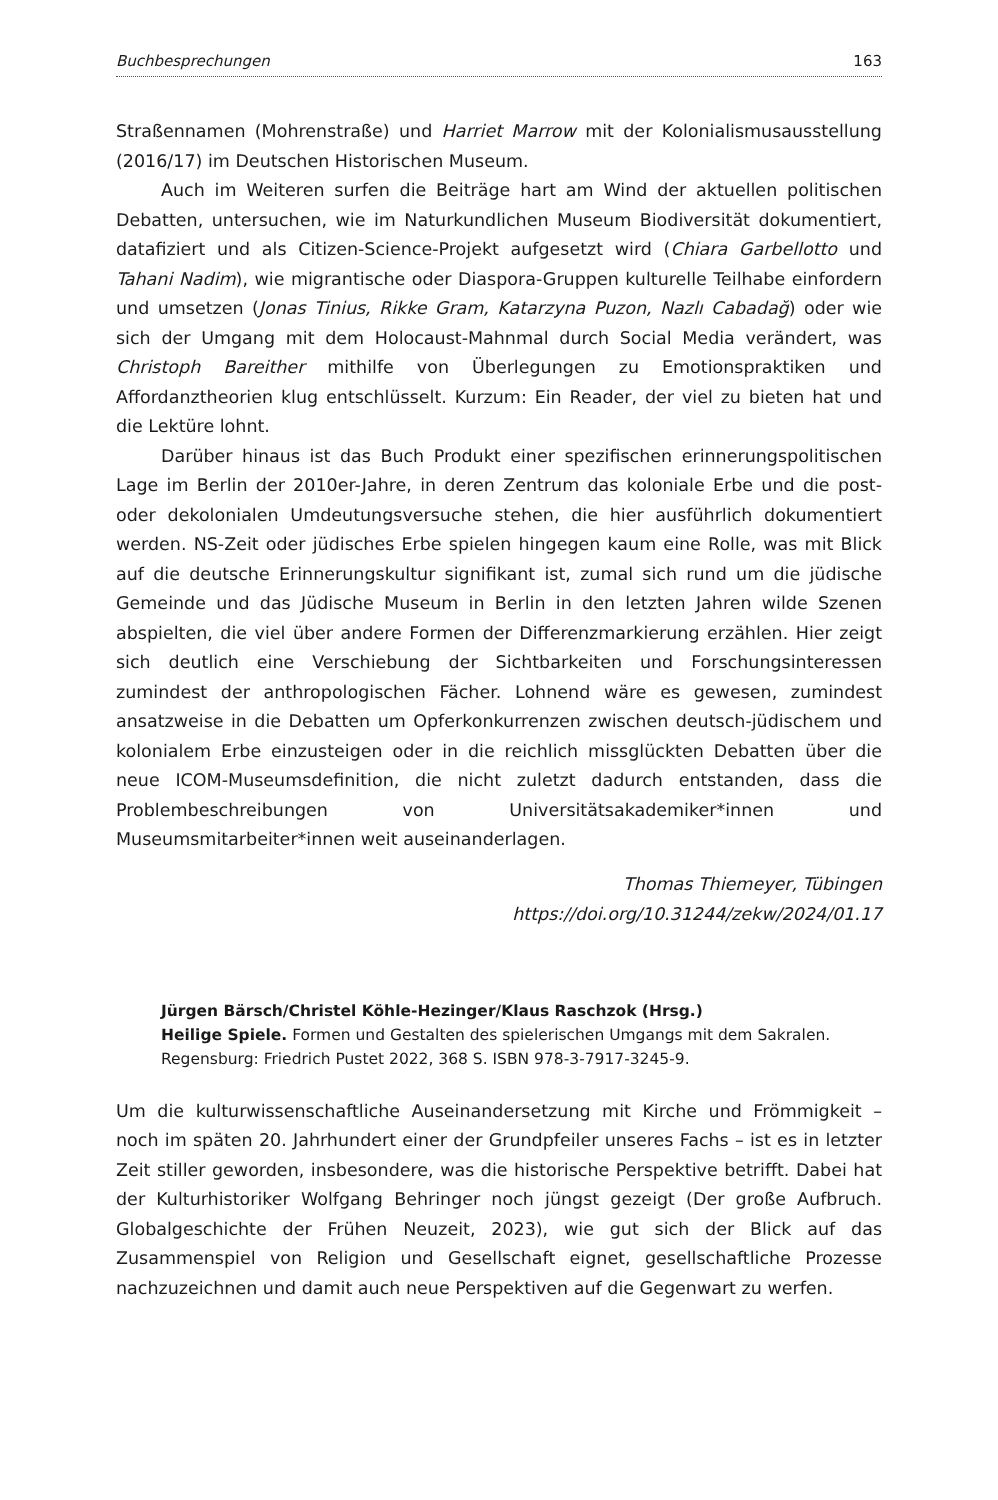Buchbesprechungen 163
Straßennamen (Mohrenstraße) und Harriet Marrow mit der Kolonialismusausstellung (2016/17) im Deutschen Historischen Museum.
Auch im Weiteren surfen die Beiträge hart am Wind der aktuellen politischen Debatten, untersuchen, wie im Naturkundlichen Museum Biodiversität dokumentiert, datafiziert und als Citizen-Science-Projekt aufgesetzt wird (Chiara Garbellotto und Tahani Nadim), wie migrantische oder Diaspora-Gruppen kulturelle Teilhabe einfordern und umsetzen (Jonas Tinius, Rikke Gram, Katarzyna Puzon, Nazlı Cabadağ) oder wie sich der Umgang mit dem Holocaust-Mahnmal durch Social Media verändert, was Christoph Bareither mithilfe von Überlegungen zu Emotionspraktiken und Affordanztheorien klug entschlüsselt. Kurzum: Ein Reader, der viel zu bieten hat und die Lektüre lohnt.
Darüber hinaus ist das Buch Produkt einer spezifischen erinnerungspolitischen Lage im Berlin der 2010er-Jahre, in deren Zentrum das koloniale Erbe und die post- oder dekolonialen Umdeutungsversuche stehen, die hier ausführlich dokumentiert werden. NS-Zeit oder jüdisches Erbe spielen hingegen kaum eine Rolle, was mit Blick auf die deutsche Erinnerungskultur signifikant ist, zumal sich rund um die jüdische Gemeinde und das Jüdische Museum in Berlin in den letzten Jahren wilde Szenen abspielten, die viel über andere Formen der Differenzmarkierung erzählen. Hier zeigt sich deutlich eine Verschiebung der Sichtbarkeiten und Forschungsinteressen zumindest der anthropologischen Fächer. Lohnend wäre es gewesen, zumindest ansatzweise in die Debatten um Opferkonkurrenzen zwischen deutsch-jüdischem und kolonialem Erbe einzusteigen oder in die reichlich missglückten Debatten über die neue ICOM-Museumsdefinition, die nicht zuletzt dadurch entstanden, dass die Problembeschreibungen von Universitätsakademiker*innen und Museumsmitarbeiter*innen weit auseinanderlagen.
Thomas Thiemeyer, Tübingen
https://doi.org/10.31244/zekw/2024/01.17
Jürgen Bärsch/Christel Köhle-Hezinger/Klaus Raschzok (Hrsg.)
Heilige Spiele. Formen und Gestalten des spielerischen Umgangs mit dem Sakralen. Regensburg: Friedrich Pustet 2022, 368 S. ISBN 978-3-7917-3245-9.
Um die kulturwissenschaftliche Auseinandersetzung mit Kirche und Frömmigkeit – noch im späten 20. Jahrhundert einer der Grundpfeiler unseres Fachs – ist es in letzter Zeit stiller geworden, insbesondere, was die historische Perspektive betrifft. Dabei hat der Kulturhistoriker Wolfgang Behringer noch jüngst gezeigt (Der große Aufbruch. Globalgeschichte der Frühen Neuzeit, 2023), wie gut sich der Blick auf das Zusammenspiel von Religion und Gesellschaft eignet, gesellschaftliche Prozesse nachzuzeichnen und damit auch neue Perspektiven auf die Gegenwart zu werfen.